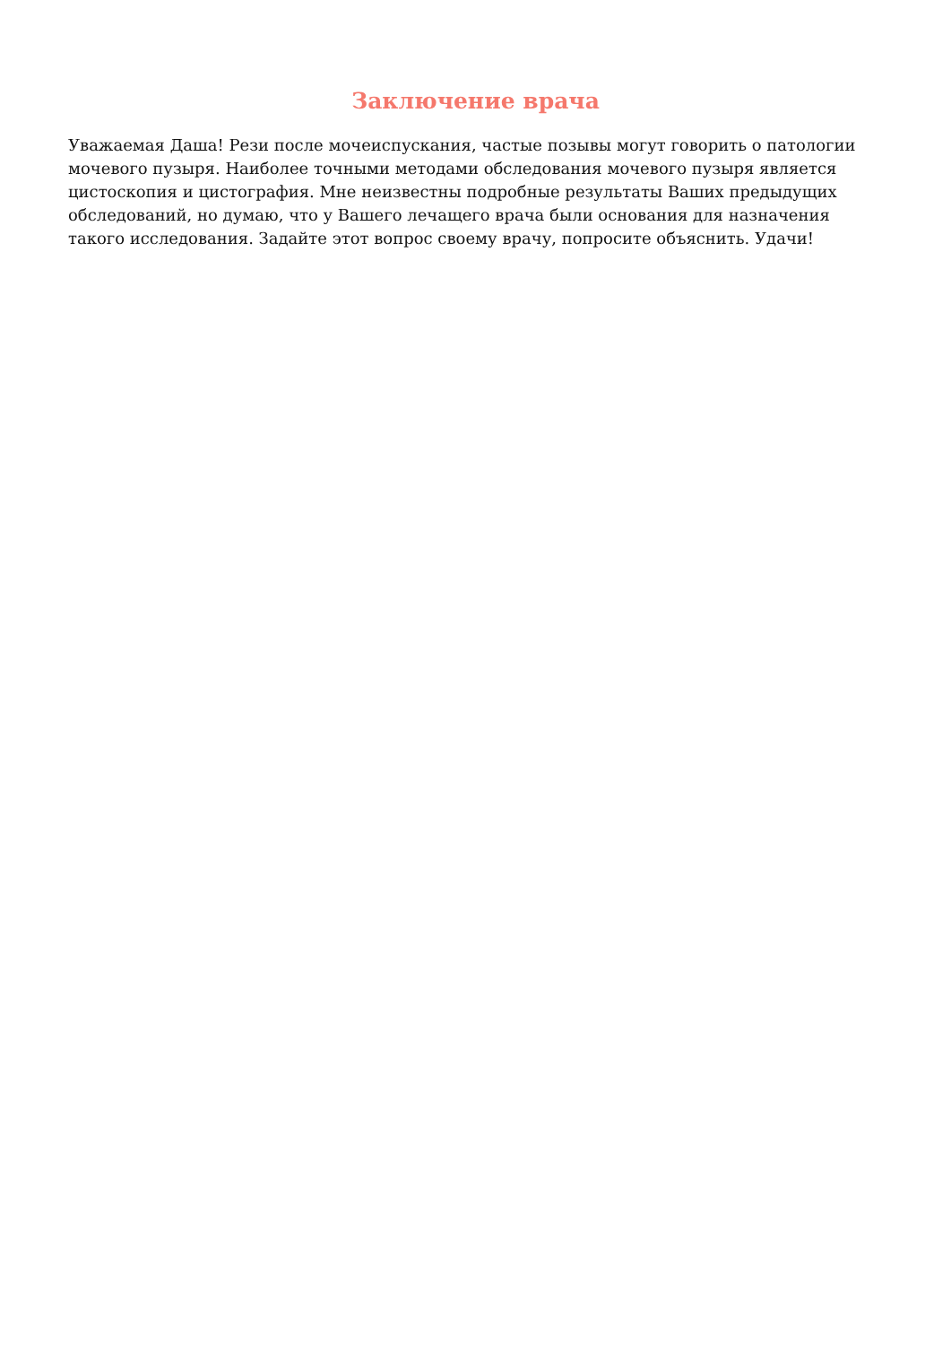Заключение врача
Уважаемая Даша! Рези после мочеиспускания, частые позывы могут говорить о патологии мочевого пузыря. Наиболее точными методами обследования мочевого пузыря является цистоскопия и цистография. Мне неизвестны подробные результаты Ваших предыдущих обследований, но думаю, что у Вашего лечащего врача были основания для назначения такого исследования. Задайте этот вопрос своему врачу, попросите объяснить. Удачи!